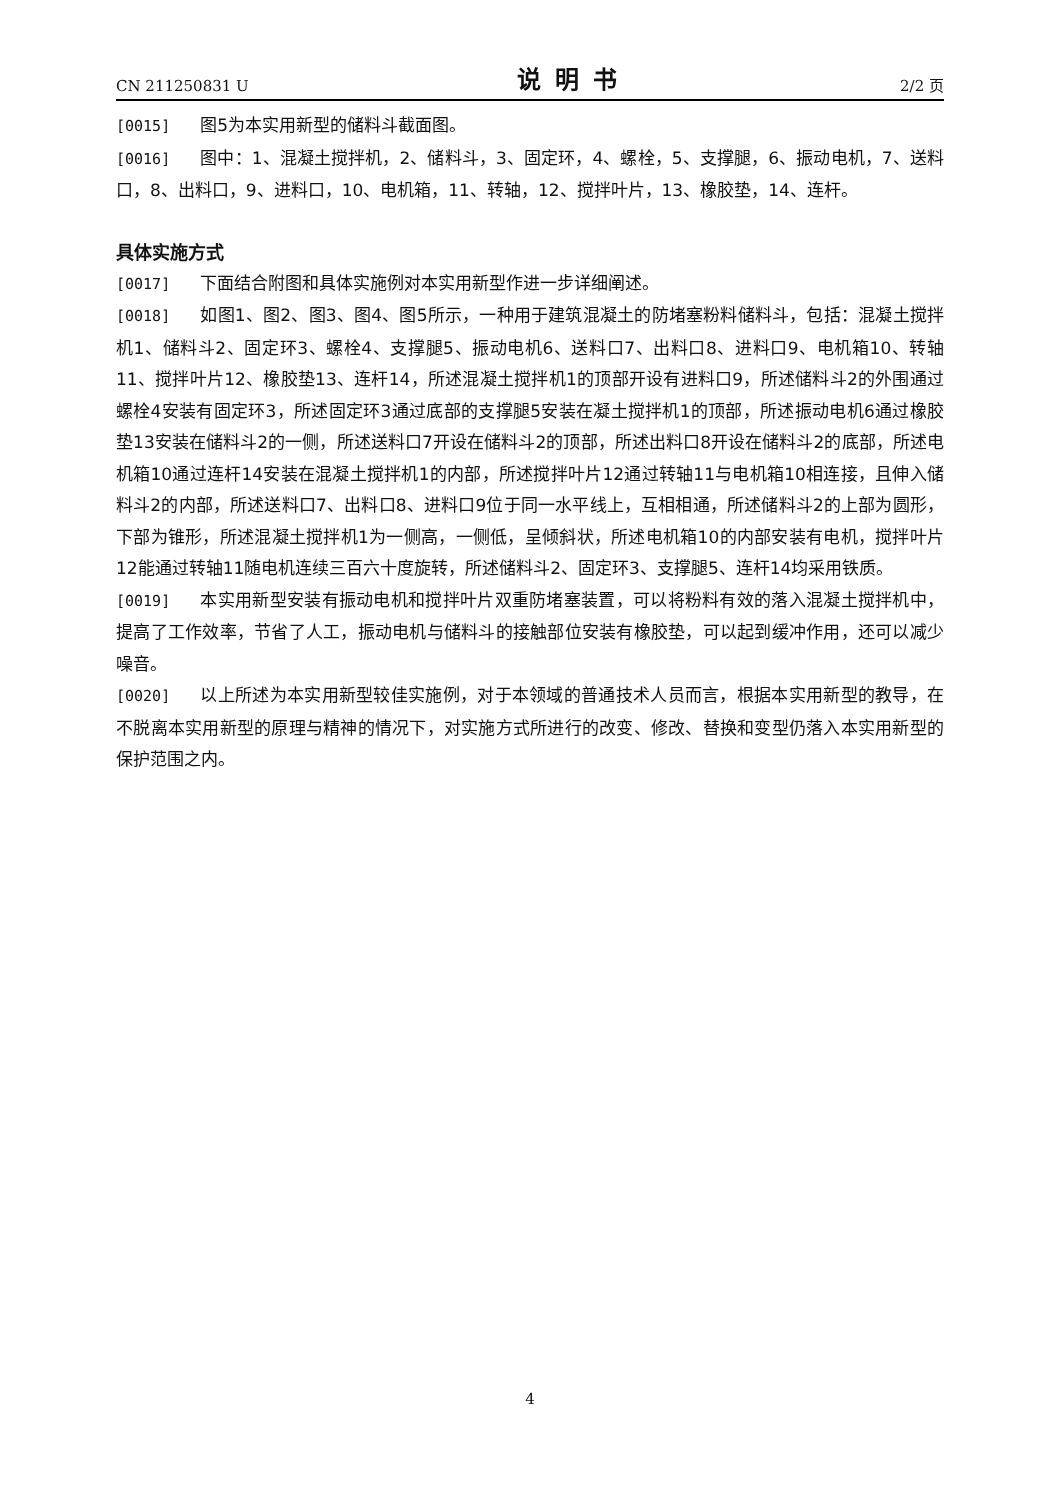CN 211250831 U 说明书 2/2 页
[0015] 图5为本实用新型的储料斗截面图。
[0016] 图中：1、混凝土搅拌机，2、储料斗，3、固定环，4、螺栓，5、支撑腿，6、振动电机，7、送料口，8、出料口，9、进料口，10、电机箱，11、转轴，12、搅拌叶片，13、橡胶垫，14、连杆。
具体实施方式
[0017] 下面结合附图和具体实施例对本实用新型作进一步详细阐述。
[0018] 如图1、图2、图3、图4、图5所示，一种用于建筑混凝土的防堵塞粉料储料斗，包括：混凝土搅拌机1、储料斗2、固定环3、螺栓4、支撑腿5、振动电机6、送料口7、出料口8、进料口9、电机箱10、转轴11、搅拌叶片12、橡胶垫13、连杆14，所述混凝土搅拌机1的顶部开设有进料口9，所述储料斗2的外围通过螺栓4安装有固定环3，所述固定环3通过底部的支撑腿5安装在凝土搅拌机1的顶部，所述振动电机6通过橡胶垫13安装在储料斗2的一侧，所述送料口7开设在储料斗2的顶部，所述出料口8开设在储料斗2的底部，所述电机箱10通过连杆14安装在混凝土搅拌机1的内部，所述搅拌叶片12通过转轴11与电机箱10相连接，且伸入储料斗2的内部，所述送料口7、出料口8、进料口9位于同一水平线上，互相相通，所述储料斗2的上部为圆形，下部为锥形，所述混凝土搅拌机1为一侧高，一侧低，呈倾斜状，所述电机箱10的内部安装有电机，搅拌叶片12能通过转轴11随电机连续三百六十度旋转，所述储料斗2、固定环3、支撑腿5、连杆14均采用铁质。
[0019] 本实用新型安装有振动电机和搅拌叶片双重防堵塞装置，可以将粉料有效的落入混凝土搅拌机中，提高了工作效率，节省了人工，振动电机与储料斗的接触部位安装有橡胶垫，可以起到缓冲作用，还可以减少噪音。
[0020] 以上所述为本实用新型较佳实施例，对于本领域的普通技术人员而言，根据本实用新型的教导，在不脱离本实用新型的原理与精神的情况下，对实施方式所进行的改变、修改、替换和变型仍落入本实用新型的保护范围之内。
4